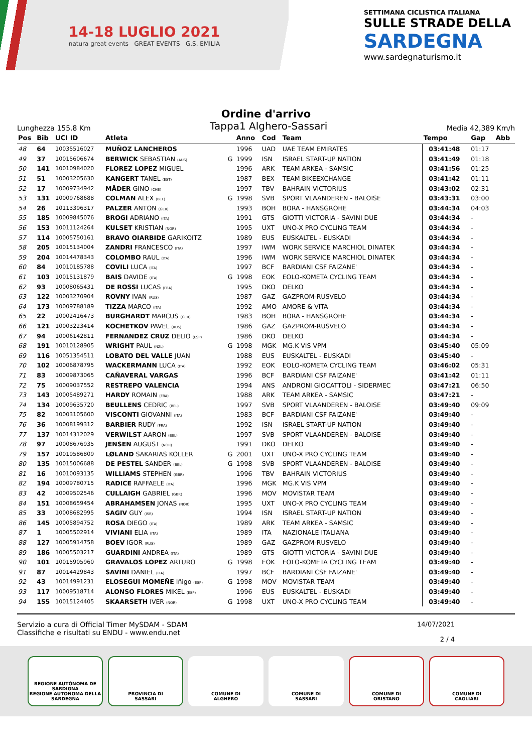14-18 LUGLIO 2021
natura great events GREAT EVENTS G.S. EMILIA
SETTIMANA CICLISTICA ITALIANA
SULLE STRADE DELLA
SARDEGNA
www.sardegnaturismo.it
Ordine d'arrivo
Lunghezza 155.8 Km Tappa1 Alghero-Sassari Media 42,389 Km/h
| Pos | Bib | UCI ID | Atleta | | Anno | Cod | Team | Tempo | Gap | Abb |
| --- | --- | --- | --- | --- | --- | --- | --- | --- | --- | --- |
| 48 | 64 | 10035516027 | MUÑOZ LANCHEROS | | 1996 | UAD | UAE TEAM EMIRATES | 03:41:48 | 01:17 | |
| 49 | 37 | 10015606674 | BERWICK SEBASTIAN (AUS) | G | 1999 | ISN | ISRAEL START-UP NATION | 03:41:49 | 01:18 | |
| 50 | 141 | 10010984020 | FLOREZ LOPEZ MIGUEL | | 1996 | ARK | TEAM ARKEA - SAMSIC | 03:41:56 | 01:25 | |
| 51 | 51 | 10003205630 | KANGERT TANEL (EST) | | 1987 | BEX | TEAM BIKEEXCHANGE | 03:41:42 | 01:11 | |
| 52 | 17 | 10009734942 | MÄDER GINO (CHE) | | 1997 | TBV | BAHRAIN VICTORIUS | 03:43:02 | 02:31 | |
| 53 | 131 | 10009768688 | COLMAN ALEX (BEL) | G | 1998 | SVB | SPORT VLAANDEREN - BALOISE | 03:43:31 | 03:00 | |
| 54 | 26 | 10113396317 | PALZER ANTON (GER) | | 1993 | BOH | BORA - HANSGROHE | 03:44:34 | 04:03 | |
| 55 | 185 | 10009845076 | BROGI ADRIANO (ITA) | | 1991 | GTS | GIOTTI VICTORIA - SAVINI DUE | 03:44:34 | - | |
| 56 | 153 | 10011124264 | KULSET KRISTIAN (NOR) | | 1995 | UXT | UNO-X PRO CYCLING TEAM | 03:44:34 | - | |
| 57 | 114 | 10005750161 | BRAVO OIARBIDE GARIKOITZ | | 1989 | EUS | EUSKALTEL - EUSKADI | 03:44:34 | - | |
| 58 | 205 | 10015134004 | ZANDRI FRANCESCO (ITA) | | 1997 | IWM | WORK SERVICE MARCHIOL DINATEK | 03:44:34 | - | |
| 59 | 204 | 10014478343 | COLOMBO RAUL (ITA) | | 1996 | IWM | WORK SERVICE MARCHIOL DINATEK | 03:44:34 | - | |
| 60 | 84 | 10010185788 | COVILI LUCA (ITA) | | 1997 | BCF | BARDIANI CSF FAIZANE' | 03:44:34 | - | |
| 61 | 103 | 10015131879 | BAIS DAVIDE (ITA) | G | 1998 | EOK | EOLO-KOMETA CYCLING TEAM | 03:44:34 | - | |
| 62 | 93 | 10008065431 | DE ROSSI LUCAS (FRA) | | 1995 | DKO | DELKO | 03:44:34 | - | |
| 63 | 122 | 10003270904 | ROVNY IVAN (RUS) | | 1987 | GAZ | GAZPROM-RUSVELO | 03:44:34 | - | |
| 64 | 173 | 10009788189 | TIZZA MARCO (ITA) | | 1992 | AMO | AMORE & VITA | 03:44:34 | - | |
| 65 | 22 | 10002416473 | BURGHARDT MARCUS (GER) | | 1983 | BOH | BORA - HANSGROHE | 03:44:34 | - | |
| 66 | 121 | 10003223414 | KOCHETKOV PAVEL (RUS) | | 1986 | GAZ | GAZPROM-RUSVELO | 03:44:34 | - | |
| 67 | 94 | 10006142811 | FERNANDEZ CRUZ DELIO (ESP) | | 1986 | DKO | DELKO | 03:44:34 | - | |
| 68 | 191 | 10010128905 | WRIGHT PAUL (NZL) | G | 1998 | MGK | MG.K VIS VPM | 03:45:40 | 05:09 | |
| 69 | 116 | 10051354511 | LOBATO DEL VALLE JUAN | | 1988 | EUS | EUSKALTEL - EUSKADI | 03:45:40 | - | |
| 70 | 102 | 10006878795 | WACKERMANN LUCA (ITA) | | 1992 | EOK | EOLO-KOMETA CYCLING TEAM | 03:46:02 | 05:31 | |
| 71 | 83 | 10009873065 | CAÑAVERAL VARGAS | | 1996 | BCF | BARDIANI CSF FAIZANE' | 03:41:42 | 01:11 | |
| 72 | 75 | 10009037552 | RESTREPO VALENCIA | | 1994 | ANS | ANDRONI GIOCATTOLI - SIDERMEC | 03:47:21 | 06:50 | |
| 73 | 143 | 10005489271 | HARDY ROMAIN (FRA) | | 1988 | ARK | TEAM ARKEA - SAMSIC | 03:47:21 | - | |
| 74 | 134 | 10009635720 | BEULLENS CEDRIC (BEL) | | 1997 | SVB | SPORT VLAANDEREN - BALOISE | 03:49:40 | 09:09 | |
| 75 | 82 | 10003105600 | VISCONTI GIOVANNI (ITA) | | 1983 | BCF | BARDIANI CSF FAIZANE' | 03:49:40 | - | |
| 76 | 36 | 10008199312 | BARBIER RUDY (FRA) | | 1992 | ISN | ISRAEL START-UP NATION | 03:49:40 | - | |
| 77 | 137 | 10014312029 | VERWILST AARON (BEL) | | 1997 | SVB | SPORT VLAANDEREN - BALOISE | 03:49:40 | - | |
| 78 | 97 | 10008676935 | JENSEN AUGUST (NOR) | | 1991 | DKO | DELKO | 03:49:40 | - | |
| 79 | 157 | 10019586809 | LØLAND SAKARIAS KOLLER | G | 2001 | UXT | UNO-X PRO CYCLING TEAM | 03:49:40 | - | |
| 80 | 135 | 10015006688 | DE PESTEL SANDER (BEL) | G | 1998 | SVB | SPORT VLAANDEREN - BALOISE | 03:49:40 | - | |
| 81 | 16 | 10010093135 | WILLIAMS STEPHEN (GBR) | | 1996 | TBV | BAHRAIN VICTORIUS | 03:49:40 | - | |
| 82 | 194 | 10009780715 | RADICE RAFFAELE (ITA) | | 1996 | MGK | MG.K VIS VPM | 03:49:40 | - | |
| 83 | 42 | 10009502546 | CULLAIGH GABRIEL (GBR) | | 1996 | MOV | MOVISTAR TEAM | 03:49:40 | - | |
| 84 | 151 | 10008659454 | ABRAHAMSEN JONAS (NOR) | | 1995 | UXT | UNO-X PRO CYCLING TEAM | 03:49:40 | - | |
| 85 | 33 | 10008682995 | SAGIV GUY (ISR) | | 1994 | ISN | ISRAEL START-UP NATION | 03:49:40 | - | |
| 86 | 145 | 10005894752 | ROSA DIEGO (ITA) | | 1989 | ARK | TEAM ARKEA - SAMSIC | 03:49:40 | - | |
| 87 | 1 | 10005502914 | VIVIANI ELIA (ITA) | | 1989 | ITA | NAZIONALE ITALIANA | 03:49:40 | - | |
| 88 | 127 | 10005914758 | BOEV IGOR (RUS) | | 1989 | GAZ | GAZPROM-RUSVELO | 03:49:40 | - | |
| 89 | 186 | 10005503217 | GUARDINI ANDREA (ITA) | | 1989 | GTS | GIOTTI VICTORIA - SAVINI DUE | 03:49:40 | - | |
| 90 | 101 | 10015905960 | GRAVALOS LOPEZ ARTURO | G | 1998 | EOK | EOLO-KOMETA CYCLING TEAM | 03:49:40 | - | |
| 91 | 87 | 10014429843 | SAVINI DANIEL (ITA) | | 1997 | BCF | BARDIANI CSF FAIZANE' | 03:49:40 | - | |
| 92 | 43 | 10014991231 | ELOSEGUI MOMEÑE Iñigo (ESP) | G | 1998 | MOV | MOVISTAR TEAM | 03:49:40 | - | |
| 93 | 117 | 10009518714 | ALONSO FLORES MIKEL (ESP) | | 1996 | EUS | EUSKALTEL - EUSKADI | 03:49:40 | - | |
| 94 | 155 | 10015124405 | SKAARSETH IVER (NOR) | G | 1998 | UXT | UNO-X PRO CYCLING TEAM | 03:49:40 | - | |
Servizio a cura di Official Timer MySDAM - SDAM
Classifiche e risultati su ENDU - www.endu.net
14/07/2021
2 / 4
REGIONE AUTÒNOMA DE SARDIGNA
REGIONE AUTONOMA DELLA SARDEGNA
PROVINCIA DI
SASSARI
COMUNE DI
ALGHERO
COMUNE DI
SASSARI
COMUNE DI
ORISTANO
COMUNE DI
CAGLIARI